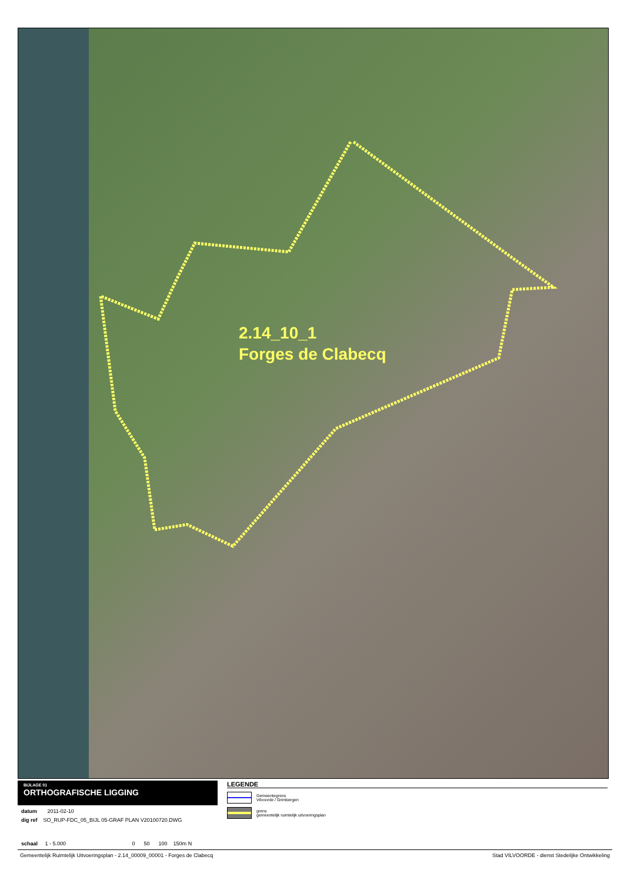2.14_10_1
Forges de Clabecq
BIJLAGE 01
ORTHOGRAFISCHE LIGGING
datum 2011-02-10
dig ref SO_RUP-FDC_05_BIJL 05-GRAF PLAN V20100720.DWG
schaal 1 - 5.000 0 50 100 150m N
LEGENDE
Gemeentegrens
Vilvoorde / Grimbergen
grens
gemeentelijk ruimtelijk uitvoeringsplan
Gemeentelijk Ruimtelijk Uitvoeringsplan - 2.14_00009_00001 - Forges de Clabecq Stad VILVOORDE - dienst Stedelijke Ontwikkeling